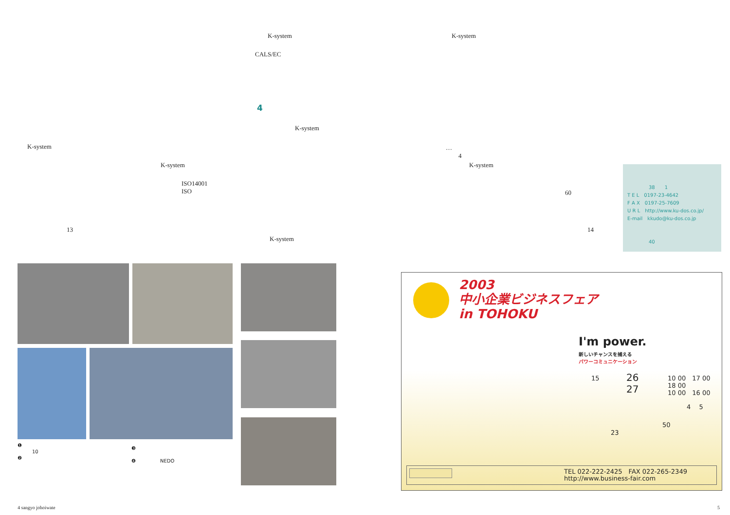K-system K-system
CALS/EC
4
K-system
K-system …
4
K-system K-system
ISO14001
ISO
60
13 14
K-system
38　　1
T E L　0197-23-4642
F A X　0197-25-7609
U R L　http://www.ku-dos.co.jp/
E-mail　kkudo@ku-dos.co.jp
40
❶
　　　10
❷
❸
❹　　　　　NEDO
2003
中小企業ビジネスフェア
in TOHOKU
I'm power.
新しいチャンスを捕える
パワーコミュニケーション
15
26
27
10 00　17 00
18 00
10 00　16 00
4　 5
50
23
TEL 022-222-2425　FAX 022-265-2349
http://www.business-fair.com
4 sangyo johoiwate 5